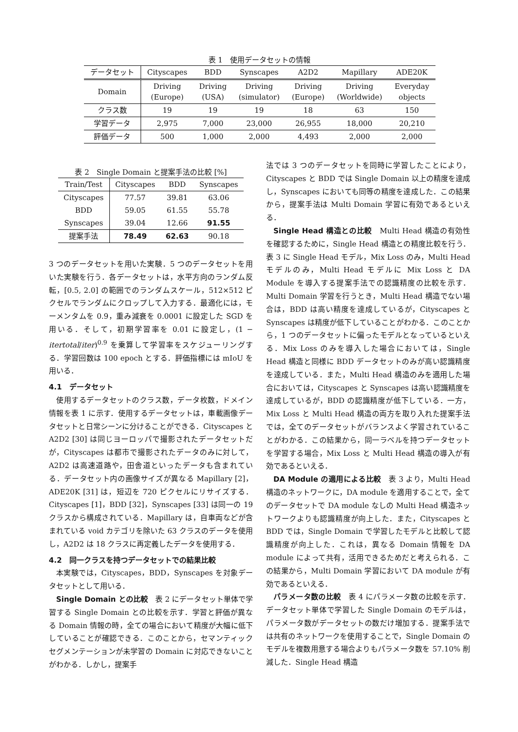表 1　使用データセットの情報
| データセット | Cityscapes | BDD | Synscapes | A2D2 | Mapillary | ADE20K |
| --- | --- | --- | --- | --- | --- | --- |
| Domain | Driving (Europe) | Driving (USA) | Driving (simulator) | Driving (Europe) | Driving (Worldwide) | Everyday objects |
| クラス数 | 19 | 19 | 19 | 18 | 63 | 150 |
| 学習データ | 2,975 | 7,000 | 23,000 | 26,955 | 18,000 | 20,210 |
| 評価データ | 500 | 1,000 | 2,000 | 4,493 | 2,000 | 2,000 |
表 2　Single Domain と提案手法の比較 [%]
| Train/Test | Cityscapes | BDD | Synscapes |
| --- | --- | --- | --- |
| Cityscapes | 77.57 | 39.81 | 63.06 |
| BDD | 59.05 | 61.55 | 55.78 |
| Synscapes | 39.04 | 12.66 | 91.55 |
| 提案手法 | 78.49 | 62.63 | 90.18 |
3 つのデータセットを用いた実験．5 つのデータセットを用いた実験を行う．各データセットは，水平方向のランダム反転，[0.5, 2.0] の範囲でのランダムスケール，512×512 ピクセルでランダムにクロップして入力する．最適化には，モーメンタムを 0.9，重み減衰を 0.0001 に設定した SGD を用いる．そして，初期学習率を 0.01 に設定し，(1 − itertotal/iter)<sup>0.9</sup> を乗算して学習率をスケジューリングする．学習回数は 100 epoch とする．評価指標には mIoU を用いる．
4.1　データセット
使用するデータセットのクラス数，データ枚数，ドメイン情報を表 1 に示す．使用するデータセットは，車載画像データセットと日常シーンに分けることができる．Cityscapes と A2D2 [30] は同じヨーロッパで撮影されたデータセットだが，Cityscapes は都市で撮影されたデータのみに対して，A2D2 は高速道路や，田舎道といったデータも含まれている．データセット内の画像サイズが異なる Mapillary [2]，ADE20K [31] は，短辺を 720 ピクセルにリサイズする．Cityscapes [1]，BDD [32]，Synscapes [33] は同一の 19 クラスから構成されている．Mapillary は，自車両などが含まれている void カテゴリを除いた 63 クラスのデータを使用し，A2D2 は 18 クラスに再定義したデータを使用する．
4.2　同一クラスを持つデータセットでの結果比較
本実験では，Cityscapes，BDD，Synscapes を対象データセットとして用いる．
Single Domain との比較　表 2 にデータセット単体で学習する Single Domain との比較を示す．学習と評価が異なる Domain 情報の時，全ての場合において精度が大幅に低下していることが確認できる．このことから，セマンティックセグメンテーションが未学習の Domain に対応できないことがわかる．しかし，提案手
法では 3 つのデータセットを同時に学習したことにより，Cityscapes と BDD では Single Domain 以上の精度を達成し，Synscapes においても同等の精度を達成した．この結果から，提案手法は Multi Domain 学習に有効であるといえる．
Single Head 構造との比較　Multi Head 構造の有効性を確認するために，Single Head 構造との精度比較を行う．表 3 に Single Head モデル，Mix Loss のみ，Multi Head モデルのみ，Multi Head モデルに Mix Loss と DA Module を導入する提案手法での認識精度の比較を示す．Multi Domain 学習を行うとき，Multi Head 構造でない場合は，BDD は高い精度を達成しているが，Cityscapes と Synscapes は精度が低下していることがわかる．このことから，1 つのデータセットに偏ったモデルとなっているといえる．Mix Loss のみを導入した場合においては，Single Head 構造と同様に BDD データセットのみが高い認識精度を達成している．また，Multi Head 構造のみを適用した場合においては，Cityscapes と Synscapes は高い認識精度を達成しているが，BDD の認識精度が低下している．一方，Mix Loss と Multi Head 構造の両方を取り入れた提案手法では，全てのデータセットがバランスよく学習されていることがわかる．この結果から，同一ラベルを持つデータセットを学習する場合，Mix Loss と Multi Head 構造の導入が有効であるといえる．
DA Module の適用による比較　表 3 より，Multi Head 構造のネットワークに，DA module を適用することで，全てのデータセットで DA module なしの Multi Head 構造ネットワークよりも認識精度が向上した．また，Cityscapes と BDD では，Single Domain で学習したモデルと比較して認識精度が向上した．これは，異なる Domain 情報を DA module によって共有，活用できるためだと考えられる．この結果から，Multi Domain 学習において DA module が有効であるといえる．
パラメータ数の比較　表 4 にパラメータ数の比較を示す．データセット単体で学習した Single Domain のモデルは，パラメータ数がデータセットの数だけ増加する．提案手法では共有のネットワークを使用することで，Single Domain のモデルを複数用意する場合よりもパラメータ数を 57.10% 削減した．Single Head 構造